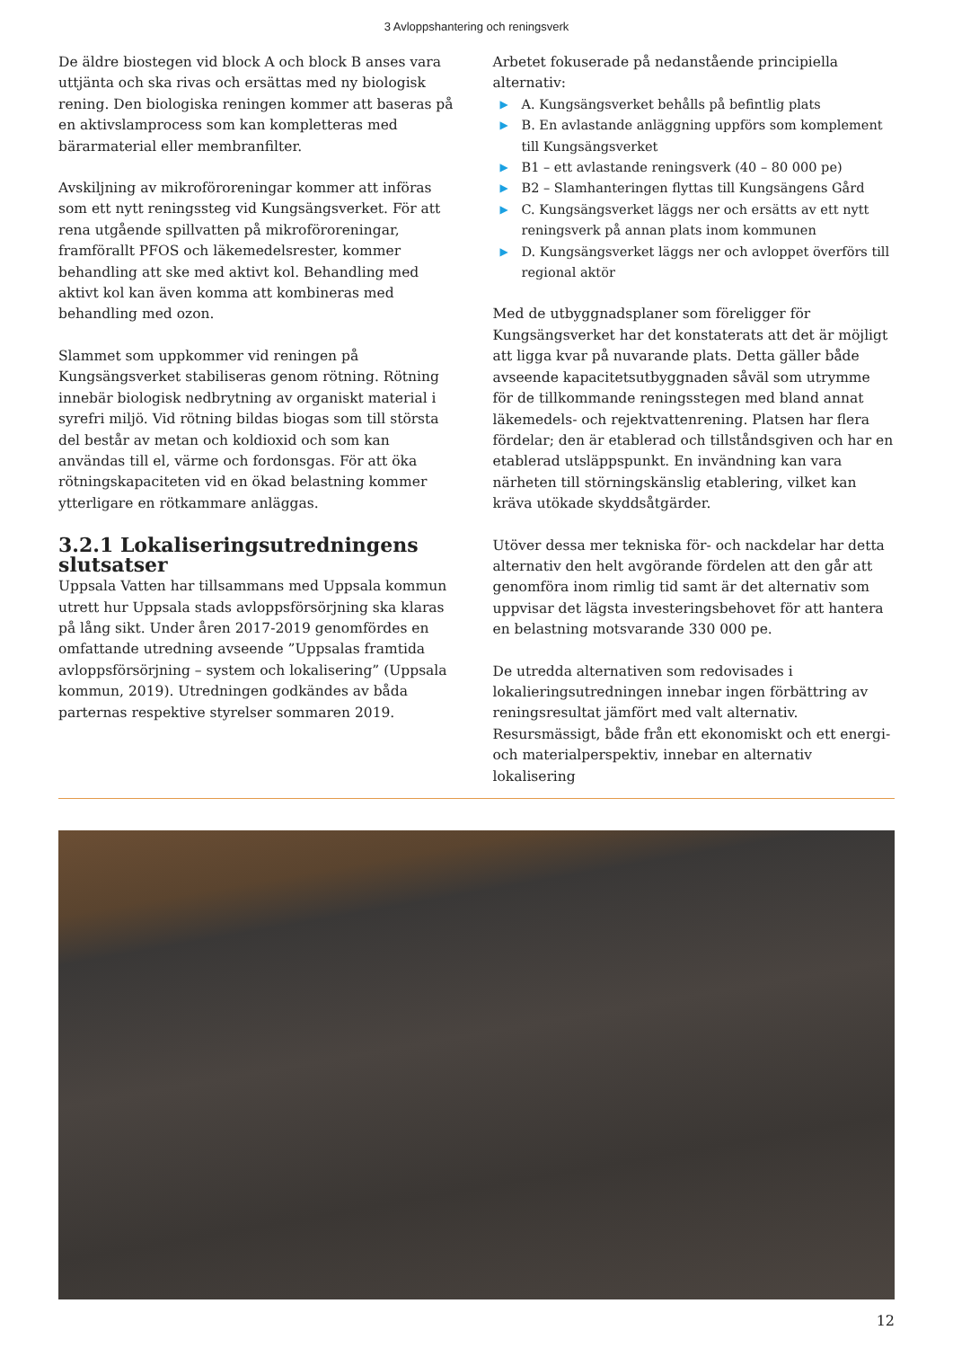3 Avloppshantering och reningsverk
De äldre biostegen vid block A och block B anses vara uttjänta och ska rivas och ersättas med ny biologisk rening. Den biologiska reningen kommer att baseras på en aktivslamprocess som kan kompletteras med bärarmaterial eller membranfilter.
Avskiljning av mikroföroreningar kommer att införas som ett nytt reningssteg vid Kungsängsverket. För att rena utgående spillvatten på mikroföroreningar, framförallt PFOS och läkemedelsrester, kommer behandling att ske med aktivt kol. Behandling med aktivt kol kan även komma att kombineras med behandling med ozon.
Slammet som uppkommer vid reningen på Kungsängsverket stabiliseras genom rötning. Rötning innebär biologisk nedbrytning av organiskt material i syrefri miljö. Vid rötning bildas biogas som till största del består av metan och koldioxid och som kan användas till el, värme och fordonsgas. För att öka rötningskapaciteten vid en ökad belastning kommer ytterligare en rötkammare anläggas.
3.2.1 Lokaliseringsutredningens slutsatser
Uppsala Vatten har tillsammans med Uppsala kommun utrett hur Uppsala stads avloppsförsörjning ska klaras på lång sikt. Under åren 2017-2019 genomfördes en omfattande utredning avseende ”Uppsalas framtida avloppsförsörjning – system och lokalisering” (Uppsala kommun, 2019). Utredningen godkändes av båda parternas respektive styrelser sommaren 2019.
Arbetet fokuserade på nedanstående principiella alternativ:
▶ A. Kungsängsverket behålls på befintlig plats
▶ B. En avlastande anläggning uppförs som komplement till Kungsängsverket
▶ B1 – ett avlastande reningsverk (40 – 80 000 pe)
▶ B2 – Slamhanteringen flyttas till Kungsängens Gård
▶ C. Kungsängsverket läggs ner och ersätts av ett nytt reningsverk på annan plats inom kommunen
▶ D. Kungsängsverket läggs ner och avloppet överförs till regional aktör
Med de utbyggnadsplaner som föreligger för Kungsängsverket har det konstaterats att det är möjligt att ligga kvar på nuvarande plats. Detta gäller både avseende kapacitetsutbyggnaden såväl som utrymme för de tillkommande reningsstegen med bland annat läkemedels- och rejektvattenrening. Platsen har flera fördelar; den är etablerad och tillståndsgiven och har en etablerad utsläppspunkt. En invändning kan vara närheten till störningskänslig etablering, vilket kan kräva utökade skyddsåtgärder.
Utöver dessa mer tekniska för- och nackdelar har detta alternativ den helt avgörande fördelen att den går att genomföra inom rimlig tid samt är det alternativ som uppvisar det lägsta investeringsbehovet för att hantera en belastning motsvarande 330 000 pe.
De utredda alternativen som redovisades i lokalieringsutredningen innebar ingen förbättring av reningsresultat jämfört med valt alternativ. Resursmässigt, både från ett ekonomiskt och ett energi- och materialperspektiv, innebar en alternativ lokalisering
12